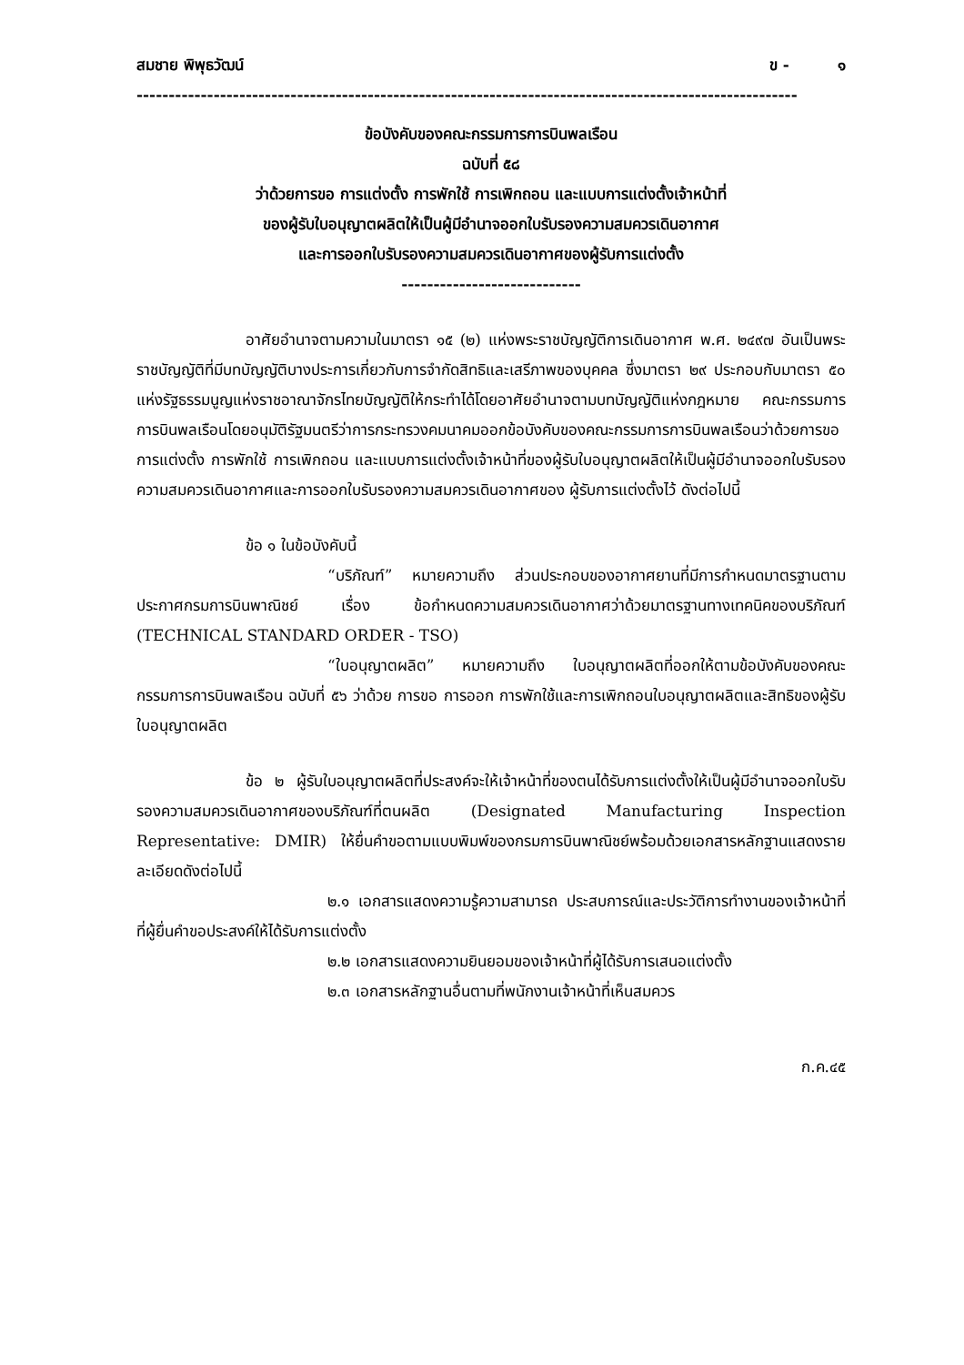สมชาย พิพุธวัฒน์ ข - ๑
-------------------------------------------------------------------------------------------------------
ข้อบังคับของคณะกรรมการการบินพลเรือน
ฉบับที่ ๕๘
ว่าด้วยการขอ การแต่งตั้ง การพักใช้ การเพิกถอน และแบบการแต่งตั้งเจ้าหน้าที่
ของผู้รับใบอนุญาตผลิตให้เป็นผู้มีอำนาจออกใบรับรองความสมควรเดินอากาศ
และการออกใบรับรองความสมควรเดินอากาศของผู้รับการแต่งตั้ง
----------------------------
อาศัยอำนาจตามความในมาตรา ๑๕ (๒) แห่งพระราชบัญญัติการเดินอากาศ พ.ศ. ๒๔๙๗ อันเป็นพระราชบัญญัติที่มีบทบัญญัติบางประการเกี่ยวกับการจำกัดสิทธิและเสรีภาพของบุคคล ซึ่งมาตรา ๒๙ ประกอบกับมาตรา ๕๐ แห่งรัฐธรรมนูญแห่งราชอาณาจักรไทยบัญญัติให้กระทำได้โดยอาศัยอำนาจตามบทบัญญัติแห่งกฎหมาย คณะกรรมการการบินพลเรือนโดยอนุมัติรัฐมนตรีว่าการกระทรวงคมนาคมออกข้อบังคับของคณะกรรมการการบินพลเรือนว่าด้วยการขอ การแต่งตั้ง การพักใช้ การเพิกถอน และแบบการแต่งตั้งเจ้าหน้าที่ของผู้รับใบอนุญาตผลิตให้เป็นผู้มีอำนาจออกใบรับรองความสมควรเดินอากาศและการออกใบรับรองความสมควรเดินอากาศของ ผู้รับการแต่งตั้งไว้ ดังต่อไปนี้
ข้อ ๑ ในข้อบังคับนี้
“บริภัณฑ์” หมายความถึง ส่วนประกอบของอากาศยานที่มีการกำหนดมาตรฐานตามประกาศกรมการบินพาณิชย์ เรื่อง ข้อกำหนดความสมควรเดินอากาศว่าด้วยมาตรฐานทางเทคนิคของบริภัณฑ์ (TECHNICAL STANDARD ORDER - TSO)
“ใบอนุญาตผลิต” หมายความถึง ใบอนุญาตผลิตที่ออกให้ตามข้อบังคับของคณะกรรมการการบินพลเรือน ฉบับที่ ๕๖ ว่าด้วย การขอ การออก การพักใช้และการเพิกถอนใบอนุญาตผลิตและสิทธิของผู้รับใบอนุญาตผลิต
ข้อ ๒ ผู้รับใบอนุญาตผลิตที่ประสงค์จะให้เจ้าหน้าที่ของตนได้รับการแต่งตั้งให้เป็นผู้มีอำนาจออกใบรับรองความสมควรเดินอากาศของบริภัณฑ์ที่ตนผลิต (Designated Manufacturing Inspection Representative: DMIR) ให้ยื่นคำขอตามแบบพิมพ์ของกรมการบินพาณิชย์พร้อมด้วยเอกสารหลักฐานแสดงรายละเอียดดังต่อไปนี้
๒.๑ เอกสารแสดงความรู้ความสามารถ ประสบการณ์และประวัติการทำงานของเจ้าหน้าที่ที่ผู้ยื่นคำขอประสงค์ให้ได้รับการแต่งตั้ง
๒.๒ เอกสารแสดงความยินยอมของเจ้าหน้าที่ผู้ได้รับการเสนอแต่งตั้ง
๒.๓ เอกสารหลักฐานอื่นตามที่พนักงานเจ้าหน้าที่เห็นสมควร
ก.ค.๔๕